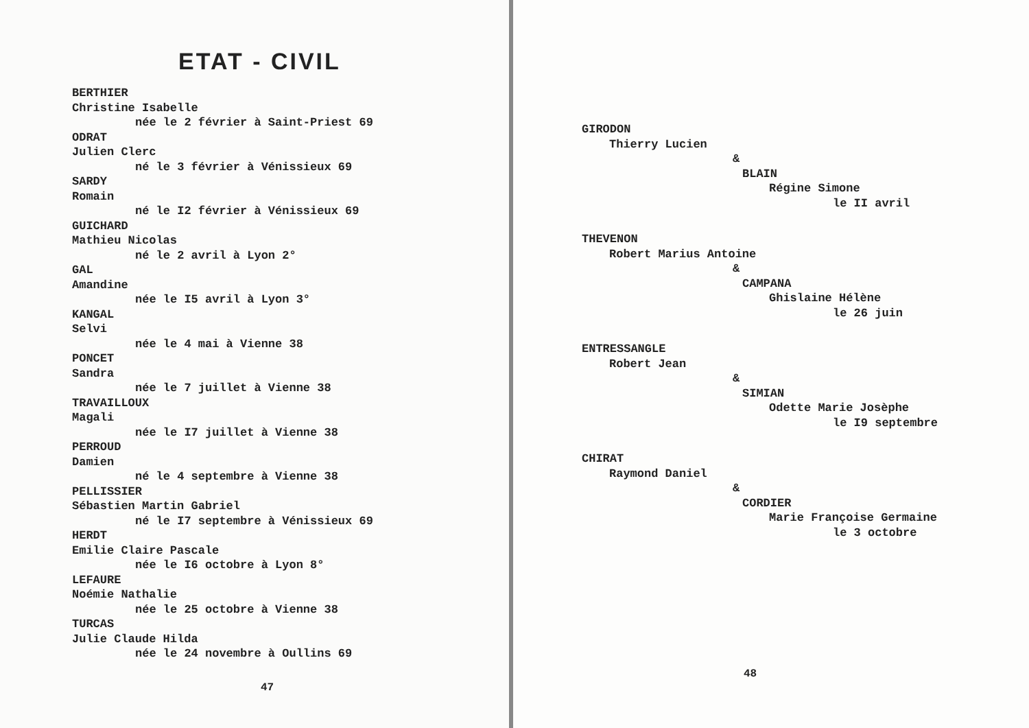ETAT - CIVIL
BERTHIER
Christine Isabelle
née le 2 février à Saint-Priest 69
ODRAT
Julien Clerc
né le 3 février à Vénissieux 69
SARDY
Romain
né le I2 février à Vénissieux 69
GUICHARD
Mathieu Nicolas
né le 2 avril à Lyon 2°
GAL
Amandine
née le I5 avril à Lyon 3°
KANGAL
Selvi
née le 4 mai à Vienne 38
PONCET
Sandra
née le 7 juillet à Vienne 38
TRAVAILLOUX
Magali
née le I7 juillet à Vienne 38
PERROUD
Damien
né le 4 septembre à Vienne 38
PELLISSIER
Sébastien Martin Gabriel
né le I7 septembre à Vénissieux 69
HERDT
Emilie Claire Pascale
née le I6 octobre à Lyon 8°
LEFAURE
Noémie Nathalie
née le 25 octobre à Vienne 38
TURCAS
Julie Claude Hilda
née le 24 novembre à Oullins 69
47
GIRODON
Thierry Lucien
&
BLAIN
Régine Simone
le II avril
THEVENON
Robert Marius Antoine
&
CAMPANA
Ghislaine Hélène
le 26 juin
ENTRESSANGLE
Robert Jean
&
SIMIAN
Odette Marie Josèphe
le I9 septembre
CHIRAT
Raymond Daniel
&
CORDIER
Marie Françoise Germaine
le 3 octobre
48